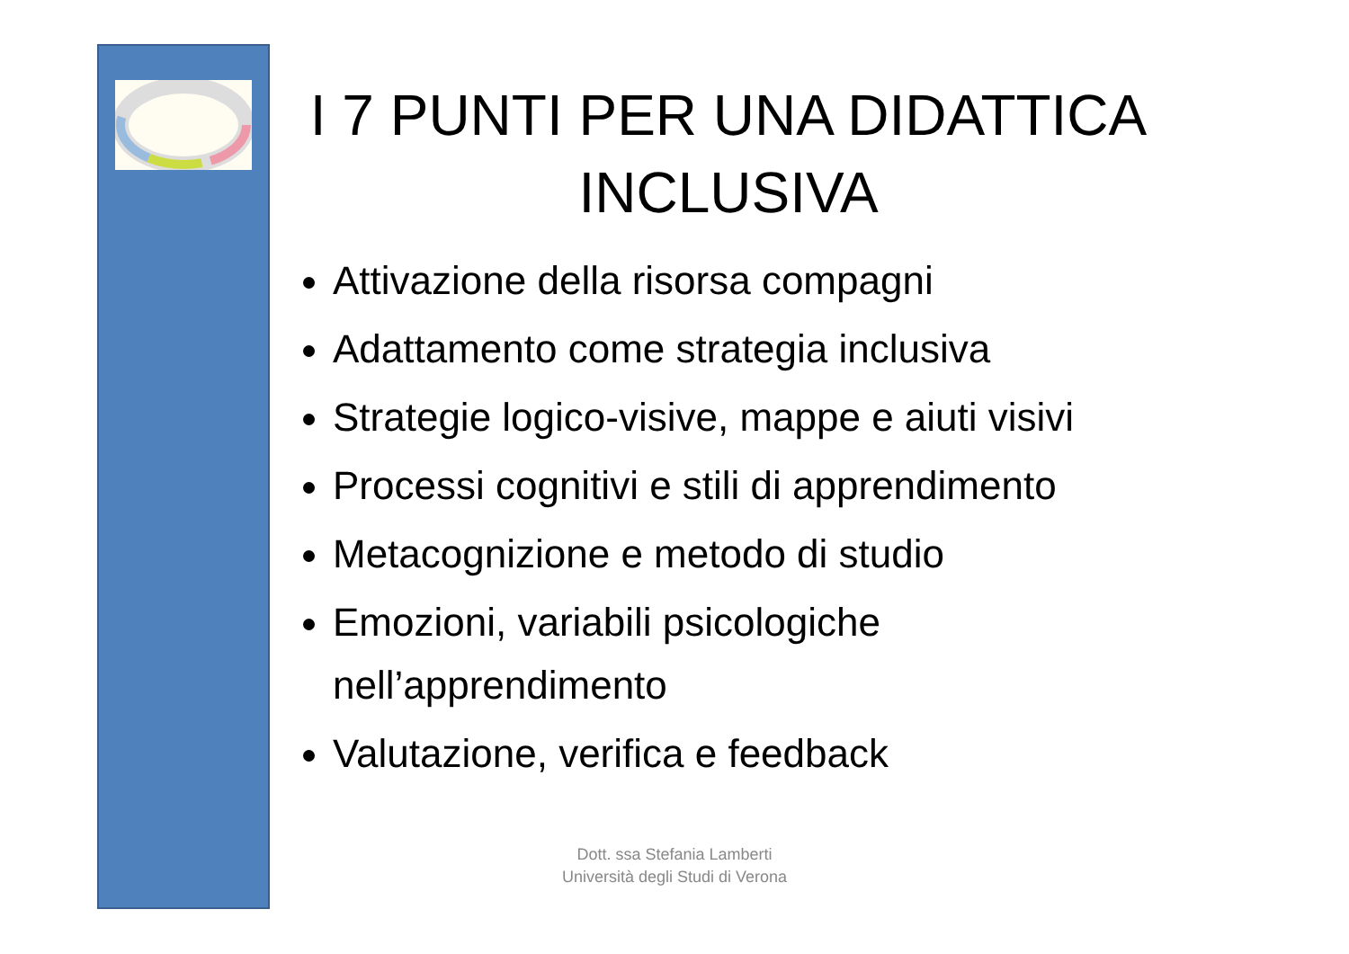I 7 PUNTI PER UNA DIDATTICA
INCLUSIVA
Attivazione della risorsa compagni
Adattamento come strategia inclusiva
Strategie logico-visive, mappe e aiuti visivi
Processi cognitivi e stili di apprendimento
Metacognizione e metodo di studio
Emozioni, variabili psicologiche nell’apprendimento
Valutazione, verifica e feedback
Dott. ssa Stefania Lamberti
Università degli Studi di Verona